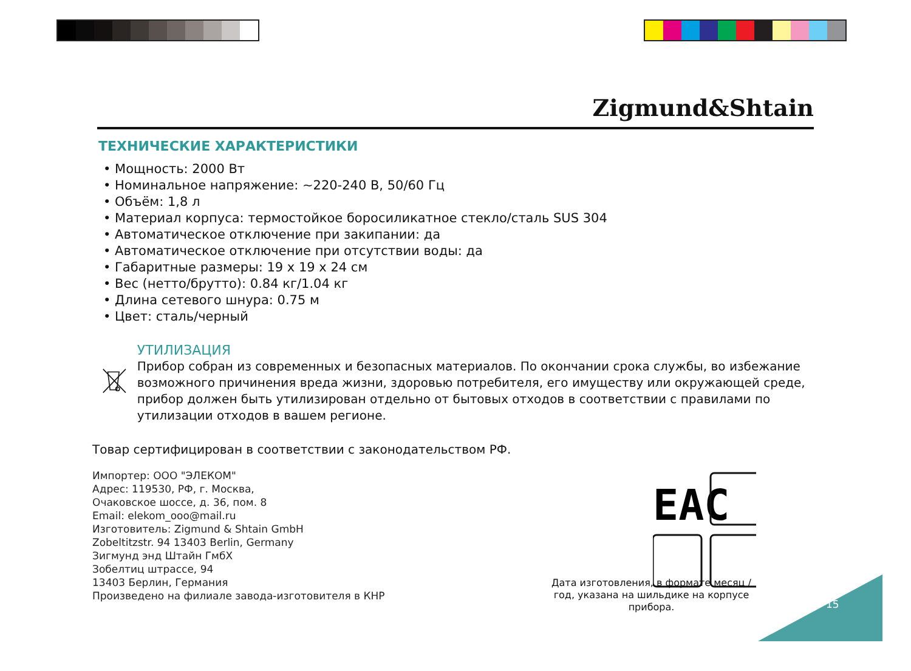Zigmund&Shtain
ТЕХНИЧЕСКИЕ ХАРАКТЕРИСТИКИ
• Мощность: 2000 Вт
• Номинальное напряжение: ~220-240 В, 50/60 Гц
• Объём: 1,8 л
• Материал корпуса: термостойкое боросиликатное стекло/сталь SUS 304
• Автоматическое отключение при закипании: да
• Автоматическое отключение при отсутствии воды: да
• Габаритные размеры: 19 х 19 х 24 см
• Вес (нетто/брутто): 0.84 кг/1.04 кг
• Длина сетевого шнура: 0.75 м
• Цвет: сталь/черный
УТИЛИЗАЦИЯ
Прибор собран из современных и безопасных материалов. По окончании срока службы, во избежание возможного причинения вреда жизни, здоровью потребителя, его имуществу или окружающей среде, прибор должен быть утилизирован отдельно от бытовых отходов в соответствии с правилами по утилизации отходов в вашем регионе.
Товар сертифицирован в соответствии с законодательством РФ.
Импортер: ООО "ЭЛЕКОМ"
Адрес: 119530, РФ, г. Москва,
Очаковское шоссе, д. 36, пом. 8
Email: elekom_ooo@mail.ru
Изготовитель: Zigmund & Shtain GmbH
Zobeltitzstr. 94 13403 Berlin, Germany
Зигмунд энд Штайн ГмбХ
Зобелтиц штрассе, 94
13403 Берлин, Германия
Произведено на филиале завода-изготовителя в КНР
EAC
Дата изготовления, в формате месяц / год, указана на шильдике на корпусе прибора.
15